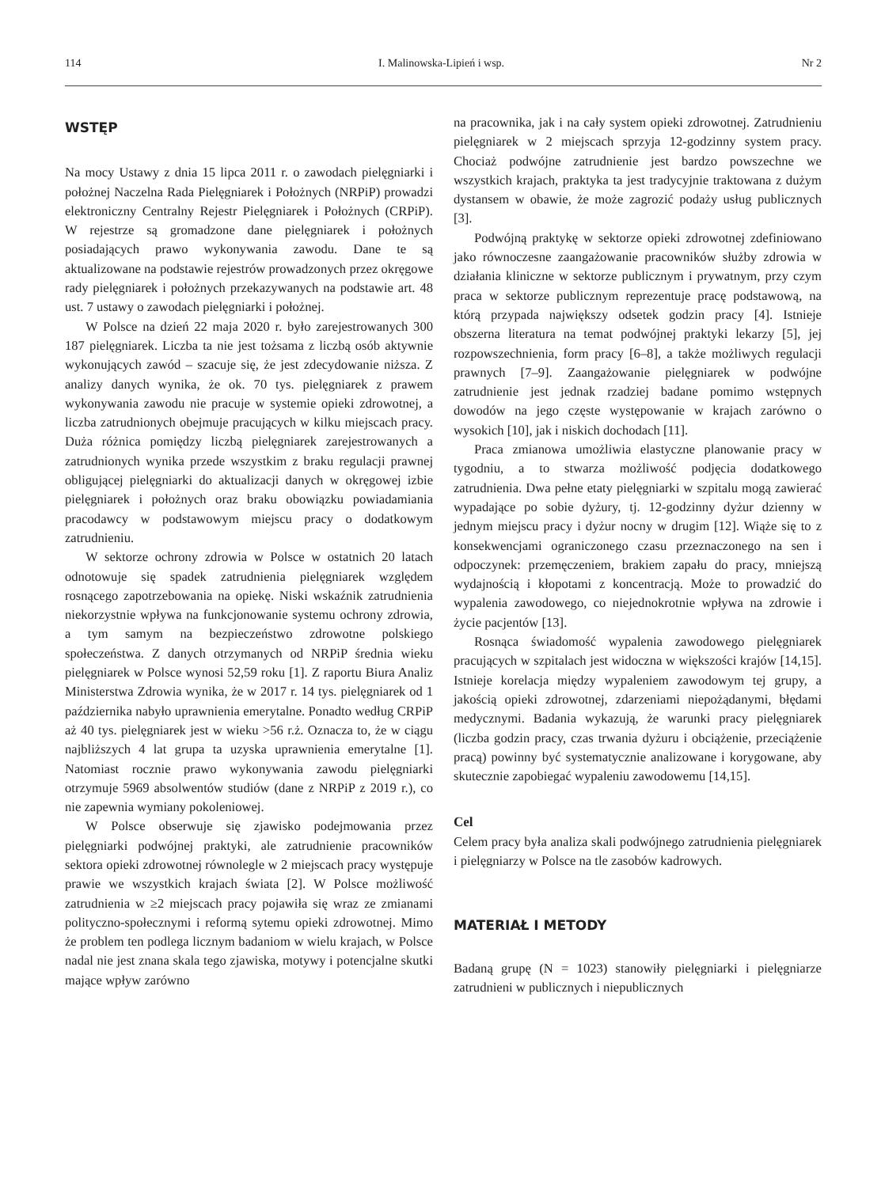114 I. Malinowska-Lipień i wsp. Nr 2
WSTĘP
Na mocy Ustawy z dnia 15 lipca 2011 r. o zawodach pielęgniarki i położnej Naczelna Rada Pielęgniarek i Położnych (NRPiP) prowadzi elektroniczny Centralny Rejestr Pielęgniarek i Położnych (CRPiP). W rejestrze są gromadzone dane pielęgniarek i położnych posiadających prawo wykonywania zawodu. Dane te są aktualizowane na podstawie rejestrów prowadzonych przez okręgowe rady pielęgniarek i położnych przekazywanych na podstawie art. 48 ust. 7 ustawy o zawodach pielęgniarki i położnej.
W Polsce na dzień 22 maja 2020 r. było zarejestrowanych 300 187 pielęgniarek. Liczba ta nie jest tożsama z liczbą osób aktywnie wykonujących zawód – szacuje się, że jest zdecydowanie niższa. Z analizy danych wynika, że ok. 70 tys. pielęgniarek z prawem wykonywania zawodu nie pracuje w systemie opieki zdrowotnej, a liczba zatrudnionych obejmuje pracujących w kilku miejscach pracy. Duża różnica pomiędzy liczbą pielęgniarek zarejestrowanych a zatrudnionych wynika przede wszystkim z braku regulacji prawnej obligującej pielęgniarki do aktualizacji danych w okręgowej izbie pielęgniarek i położnych oraz braku obowiązku powiadamiania pracodawcy w podstawowym miejscu pracy o dodatkowym zatrudnieniu.
W sektorze ochrony zdrowia w Polsce w ostatnich 20 latach odnotowuje się spadek zatrudnienia pielęgniarek względem rosnącego zapotrzebowania na opiekę. Niski wskaźnik zatrudnienia niekorzystnie wpływa na funkcjonowanie systemu ochrony zdrowia, a tym samym na bezpieczeństwo zdrowotne polskiego społeczeństwa. Z danych otrzymanych od NRPiP średnia wieku pielęgniarek w Polsce wynosi 52,59 roku [1]. Z raportu Biura Analiz Ministerstwa Zdrowia wynika, że w 2017 r. 14 tys. pielęgniarek od 1 października nabyło uprawnienia emerytalne. Ponadto według CRPiP aż 40 tys. pielęgniarek jest w wieku >56 r.ż. Oznacza to, że w ciągu najbliższych 4 lat grupa ta uzyska uprawnienia emerytalne [1]. Natomiast rocznie prawo wykonywania zawodu pielęgniarki otrzymuje 5969 absolwentów studiów (dane z NRPiP z 2019 r.), co nie zapewnia wymiany pokoleniowej.
W Polsce obserwuje się zjawisko podejmowania przez pielęgniarki podwójnej praktyki, ale zatrudnienie pracowników sektora opieki zdrowotnej równolegle w 2 miejscach pracy występuje prawie we wszystkich krajach świata [2]. W Polsce możliwość zatrudnienia w ≥2 miejscach pracy pojawiła się wraz ze zmianami polityczno-społecznymi i reformą sytemu opieki zdrowotnej. Mimo że problem ten podlega licznym badaniom w wielu krajach, w Polsce nadal nie jest znana skala tego zjawiska, motywy i potencjalne skutki mające wpływ zarówno
na pracownika, jak i na cały system opieki zdrowotnej. Zatrudnieniu pielęgniarek w 2 miejscach sprzyja 12-godzinny system pracy. Chociaż podwójne zatrudnienie jest bardzo powszechne we wszystkich krajach, praktyka ta jest tradycyjnie traktowana z dużym dystansem w obawie, że może zagrozić podaży usług publicznych [3].
Podwójną praktykę w sektorze opieki zdrowotnej zdefiniowano jako równoczesne zaangażowanie pracowników służby zdrowia w działania kliniczne w sektorze publicznym i prywatnym, przy czym praca w sektorze publicznym reprezentuje pracę podstawową, na którą przypada największy odsetek godzin pracy [4]. Istnieje obszerna literatura na temat podwójnej praktyki lekarzy [5], jej rozpowszechnienia, form pracy [6–8], a także możliwych regulacji prawnych [7–9]. Zaangażowanie pielęgniarek w podwójne zatrudnienie jest jednak rzadziej badane pomimo wstępnych dowodów na jego częste występowanie w krajach zarówno o wysokich [10], jak i niskich dochodach [11].
Praca zmianowa umożliwia elastyczne planowanie pracy w tygodniu, a to stwarza możliwość podjęcia dodatkowego zatrudnienia. Dwa pełne etaty pielęgniarki w szpitalu mogą zawierać wypadające po sobie dyżury, tj. 12-godzinny dyżur dzienny w jednym miejscu pracy i dyżur nocny w drugim [12]. Wiąże się to z konsekwencjami ograniczonego czasu przeznaczonego na sen i odpoczynek: przemęczeniem, brakiem zapału do pracy, mniejszą wydajnością i kłopotami z koncentracją. Może to prowadzić do wypalenia zawodowego, co niejednokrotnie wpływa na zdrowie i życie pacjentów [13].
Rosnąca świadomość wypalenia zawodowego pielęgniarek pracujących w szpitalach jest widoczna w większości krajów [14,15]. Istnieje korelacja między wypaleniem zawodowym tej grupy, a jakością opieki zdrowotnej, zdarzeniami niepożądanymi, błędami medycznymi. Badania wykazują, że warunki pracy pielęgniarek (liczba godzin pracy, czas trwania dyżuru i obciążenie, przeciążenie pracą) powinny być systematycznie analizowane i korygowane, aby skutecznie zapobiegać wypaleniu zawodowemu [14,15].
Cel
Celem pracy była analiza skali podwójnego zatrudnienia pielęgniarek i pielęgniarzy w Polsce na tle zasobów kadrowych.
MATERIAŁ I METODY
Badaną grupę (N = 1023) stanowiły pielęgniarki i pielęgniarze zatrudnieni w publicznych i niepublicznych